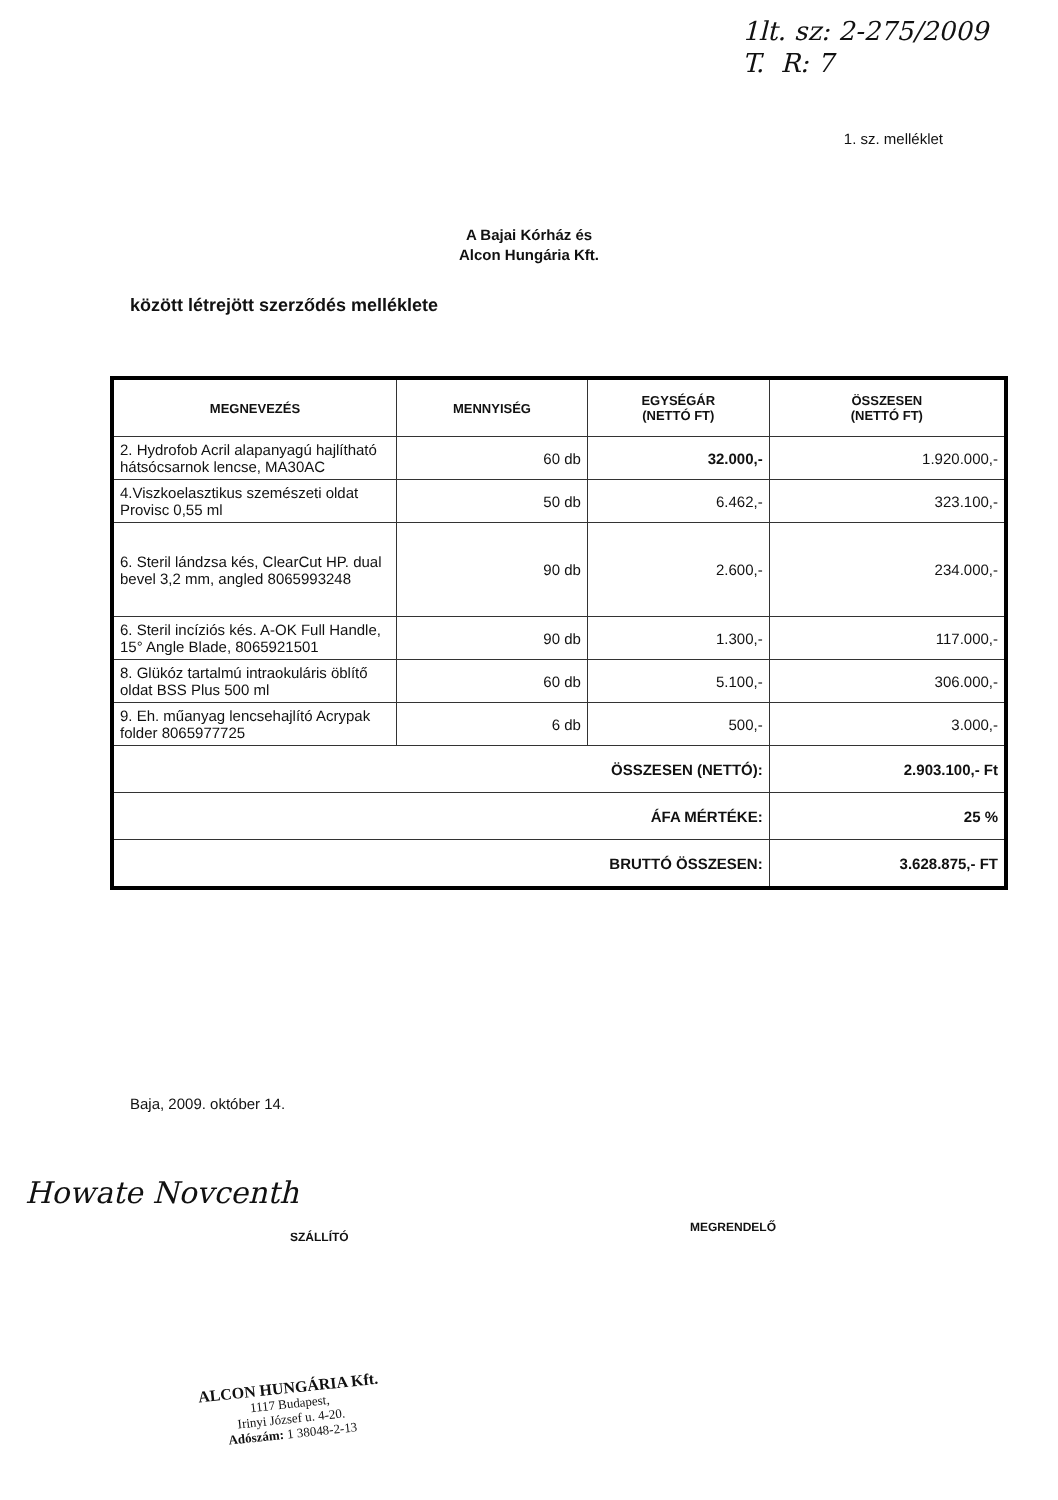1lt. sz: 2-275/2009
T. R: 7
1. sz. melléklet
A Bajai Kórház és
Alcon Hungária Kft.
között létrejött szerződés melléklete
| MEGNEVEZÉS | MENNYISÉG | EGYSÉGÁR (NETTÓ FT) | ÖSSZESEN (NETTÓ FT) |
| --- | --- | --- | --- |
| 2. Hydrofob Acril alapanyagú hajlítható hátsócsarnok lencse, MA30AC | 60 db | 32.000,- | 1.920.000,- |
| 4.Viszkoelasztikus szemészeti oldat Provisc 0,55 ml | 50 db | 6.462,- | 323.100,- |
| 6. Steril lándzsa kés, ClearCut HP. dual bevel 3,2 mm, angled 8065993248 | 90 db | 2.600,- | 234.000,- |
| 6. Steril incíziós kés. A-OK Full Handle, 15° Angle Blade, 8065921501 | 90 db | 1.300,- | 117.000,- |
| 8. Glükóz tartalmú intraokuláris öblítő oldat BSS Plus 500 ml | 60 db | 5.100,- | 306.000,- |
| 9. Eh. műanyag lencsehajlító Acrypak folder 8065977725 | 6 db | 500,- | 3.000,- |
| ÖSSZESEN (NETTÓ): | | | 2.903.100,- Ft |
| ÁFA MÉRTÉKE: | | | 25 % |
| BRUTTÓ ÖSSZESEN: | | | 3.628.875,- FT |
Baja, 2009. október 14.
Howate Novcenth
SZÁLLÍTÓ
MEGRENDELŐ
ALCON HUNGÁRIA Kft.
1117 Budapest,
Irinyi József u. 4-20.
Adószám: 1 38048-2-13